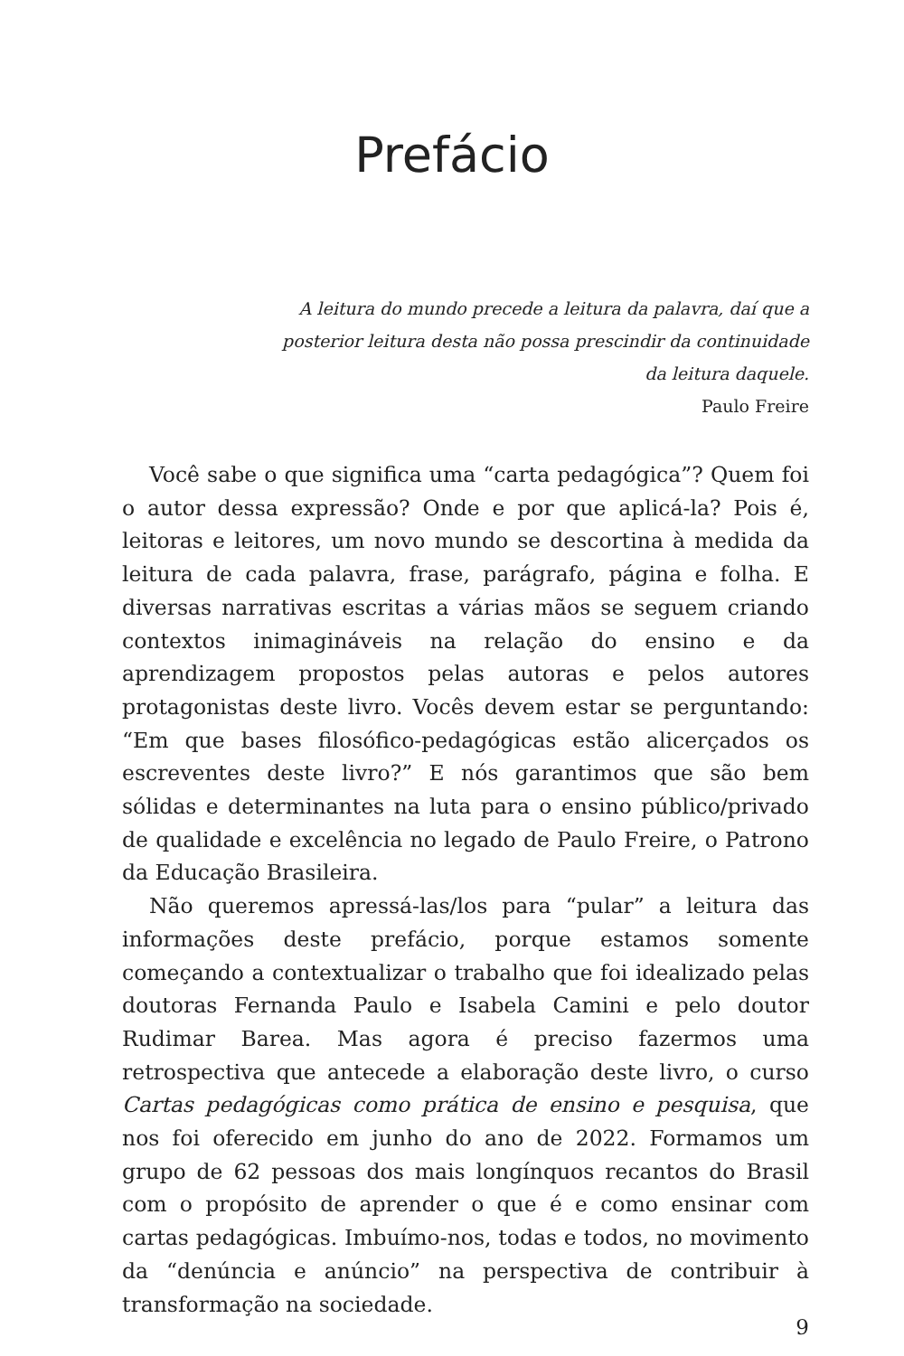Prefácio
A leitura do mundo precede a leitura da palavra, daí que a posterior leitura desta não possa prescindir da continuidade da leitura daquele.
Paulo Freire
Você sabe o que significa uma “carta pedagógica”? Quem foi o autor dessa expressão? Onde e por que aplicá-la? Pois é, leitoras e leitores, um novo mundo se descortina à medida da leitura de cada palavra, frase, parágrafo, página e folha. E diversas narrativas escritas a várias mãos se seguem criando contextos inimagináveis na relação do ensino e da aprendizagem propostos pelas autoras e pelos autores protagonistas deste livro. Vocês devem estar se perguntando: “Em que bases filosófico-pedagógicas estão alicerçados os escreventes deste livro?” E nós garantimos que são bem sólidas e determinantes na luta para o ensino público/privado de qualidade e excelência no legado de Paulo Freire, o Patrono da Educação Brasileira.
Não queremos apressá-las/los para “pular” a leitura das informações deste prefácio, porque estamos somente começando a contextualizar o trabalho que foi idealizado pelas doutoras Fernanda Paulo e Isabela Camini e pelo doutor Rudimar Barea. Mas agora é preciso fazermos uma retrospectiva que antecede a elaboração deste livro, o curso Cartas pedagógicas como prática de ensino e pesquisa, que nos foi oferecido em junho do ano de 2022. Formamos um grupo de 62 pessoas dos mais longínquos recantos do Brasil com o propósito de aprender o que é e como ensinar com cartas pedagógicas. Imbuímo-nos, todas e todos, no movimento da “denúncia e anúncio” na perspectiva de contribuir à transformação na sociedade.
9